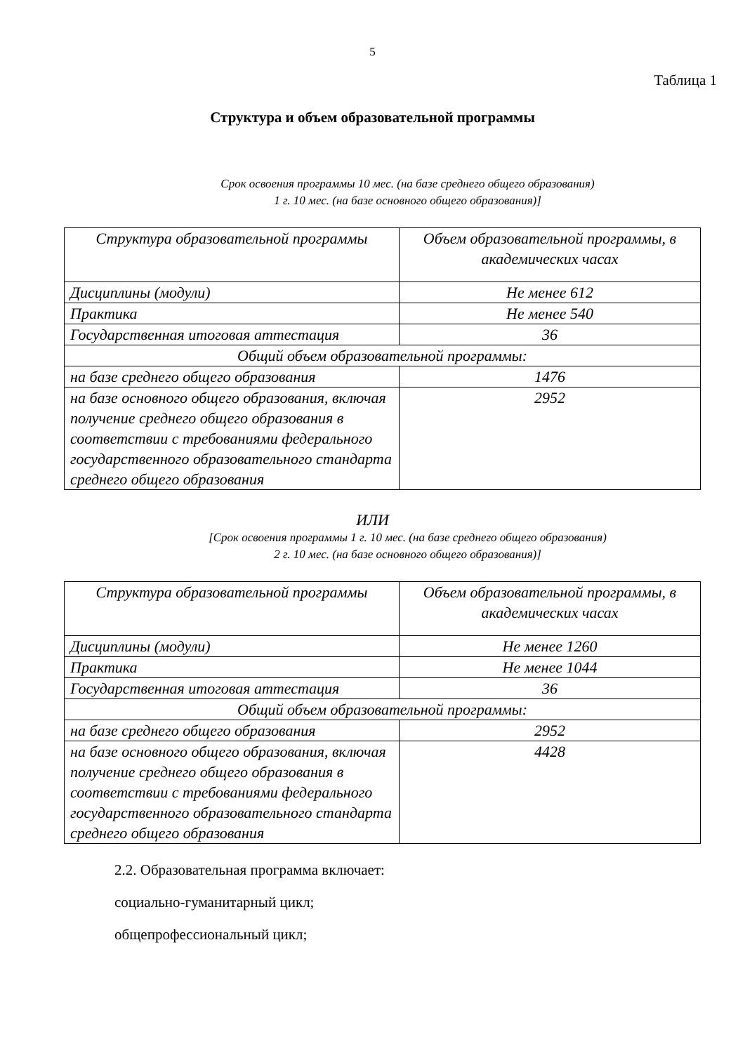5
Таблица 1
Структура и объем образовательной программы
Срок освоения программы 10 мес. (на базе среднего общего образования)
1 г. 10 мес. (на базе основного общего образования)]
| Структура образовательной программы | Объем образовательной программы, в академических часах |
| Дисциплины (модули) | Не менее 612 |
| Практика | Не менее 540 |
| Государственная итоговая аттестация | 36 |
| Общий объем образовательной программы: | |
| на базе среднего общего образования | 1476 |
| на базе основного общего образования, включая получение среднего общего образования в соответствии с требованиями федерального государственного образовательного стандарта среднего общего образования | 2952 |
ИЛИ
[Срок освоения программы 1 г. 10 мес. (на базе среднего общего образования)
2 г. 10 мес. (на базе основного общего образования)]
| Структура образовательной программы | Объем образовательной программы, в академических часах |
| Дисциплины (модули) | Не менее 1260 |
| Практика | Не менее 1044 |
| Государственная итоговая аттестация | 36 |
| Общий объем образовательной программы: | |
| на базе среднего общего образования | 2952 |
| на базе основного общего образования, включая получение среднего общего образования в соответствии с требованиями федерального государственного образовательного стандарта среднего общего образования | 4428 |
2.2. Образовательная программа включает:
социально-гуманитарный цикл;
общепрофессиональный цикл;